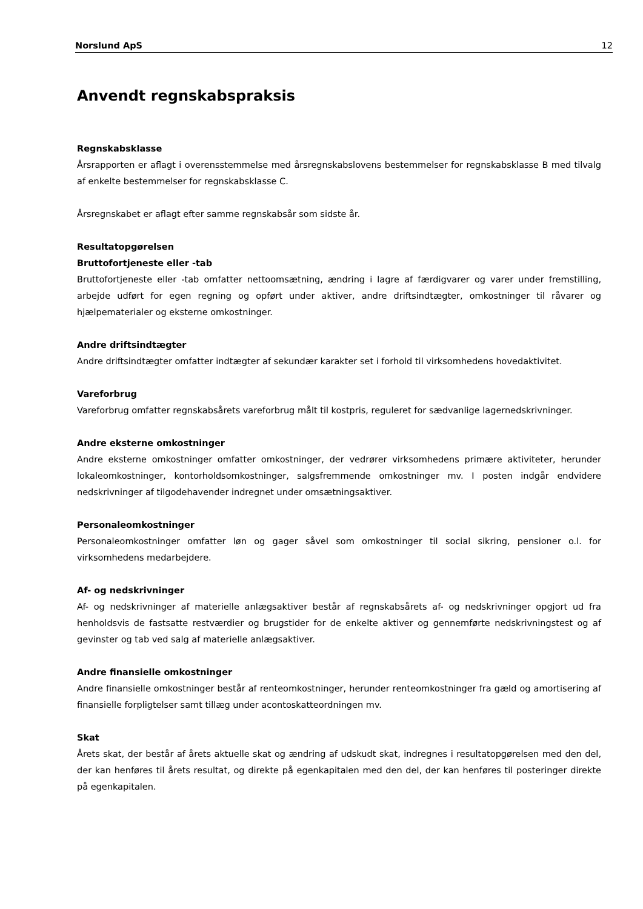Norslund ApS 12
Anvendt regnskabspraksis
Regnskabsklasse
Årsrapporten er aflagt i overensstemmelse med årsregnskabslovens bestemmelser for regnskabsklasse B med tilvalg af enkelte bestemmelser for regnskabsklasse C.
Årsregnskabet er aflagt efter samme regnskabsår som sidste år.
Resultatopgørelsen
Bruttofortjeneste eller -tab
Bruttofortjeneste eller -tab omfatter nettoomsætning, ændring i lagre af færdigvarer og varer under fremstilling, arbejde udført for egen regning og opført under aktiver, andre driftsindtægter, omkostninger til råvarer og hjælpematerialer og eksterne omkostninger.
Andre driftsindtægter
Andre driftsindtægter omfatter indtægter af sekundær karakter set i forhold til virksomhedens hovedaktivitet.
Vareforbrug
Vareforbrug omfatter regnskabsårets vareforbrug målt til kostpris, reguleret for sædvanlige lagernedskrivninger.
Andre eksterne omkostninger
Andre eksterne omkostninger omfatter omkostninger, der vedrører virksomhedens primære aktiviteter, herunder lokaleomkostninger, kontorholdsomkostninger, salgsfremmende omkostninger mv. I posten indgår endvidere nedskrivninger af tilgodehavender indregnet under omsætningsaktiver.
Personaleomkostninger
Personaleomkostninger omfatter løn og gager såvel som omkostninger til social sikring, pensioner o.l. for virksomhedens medarbejdere.
Af- og nedskrivninger
Af- og nedskrivninger af materielle anlægsaktiver består af regnskabsårets af- og nedskrivninger opgjort ud fra henholdsvis de fastsatte restværdier og brugstider for de enkelte aktiver og gennemførte nedskrivningstest og af gevinster og tab ved salg af materielle anlægsaktiver.
Andre finansielle omkostninger
Andre finansielle omkostninger består af renteomkostninger, herunder renteomkostninger fra gæld og amortisering af finansielle forpligtelser samt tillæg under acontoskatteordningen mv.
Skat
Årets skat, der består af årets aktuelle skat og ændring af udskudt skat, indregnes i resultatopgørelsen med den del, der kan henføres til årets resultat, og direkte på egenkapitalen med den del, der kan henføres til posteringer direkte på egenkapitalen.